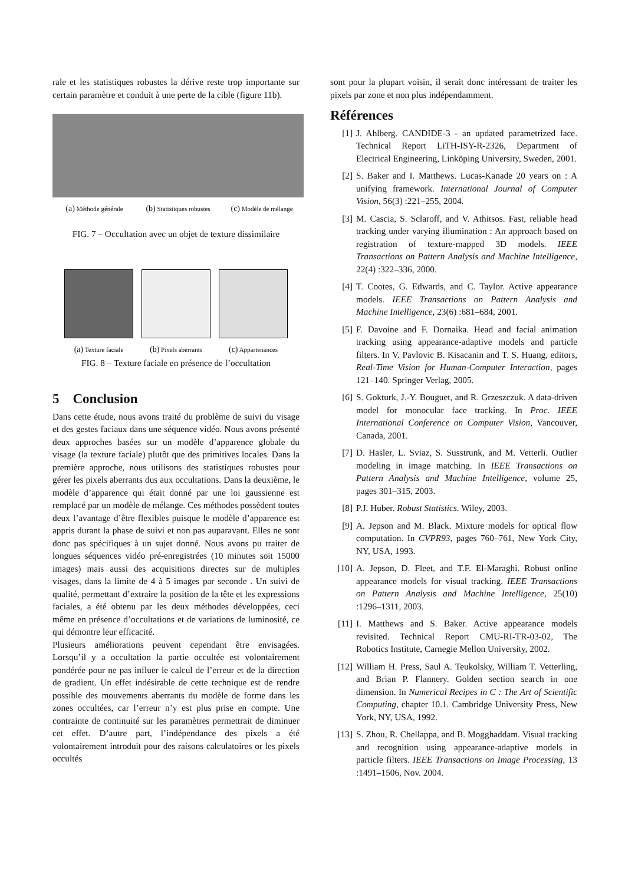rale et les statistiques robustes la dérive reste trop importante sur certain paramètre et conduit à une perte de la cible (figure 11b).
(a) Méthode générale
(b) Statistiques robustes
(c) Modèle de mélange
FIG. 7 – Occultation avec un objet de texture dissimilaire
(a) Texture faciale
(b) Pixels aberrants
(c) Appartenances
FIG. 8 – Texture faciale en présence de l’occultation
5 Conclusion
Dans cette étude, nous avons traité du problème de suivi du visage et des gestes faciaux dans une séquence vidéo. Nous avons présenté deux approches basées sur un modèle d’apparence globale du visage (la texture faciale) plutôt que des primitives locales. Dans la première approche, nous utilisons des statistiques robustes pour gérer les pixels aberrants dus aux occultations. Dans la deuxième, le modèle d’apparence qui était donné par une loi gaussienne est remplacé par un modèle de mélange. Ces méthodes possèdent toutes deux l’avantage d’être flexibles puisque le modèle d’apparence est appris durant la phase de suivi et non pas auparavant. Elles ne sont donc pas spécifiques à un sujet donné. Nous avons pu traiter de longues séquences vidéo pré-enregistrées (10 minutes soit 15000 images) mais aussi des acquisitions directes sur de multiples visages, dans la limite de 4 à 5 images par seconde . Un suivi de qualité, permettant d’extraire la position de la tête et les expressions faciales, a été obtenu par les deux méthodes développées, ceci même en présence d’occultations et de variations de luminosité, ce qui démontre leur efficacité.
Plusieurs améliorations peuvent cependant être envisagées. Lorsqu’il y a occultation la partie occultée est volontairement pondérée pour ne pas influer le calcul de l’erreur et de la direction de gradient. Un effet indésirable de cette technique est de rendre possible des mouvements aberrants du modèle de forme dans les zones occultées, car l’erreur n’y est plus prise en compte. Une contrainte de continuité sur les paramètres permettrait de diminuer cet effet. D’autre part, l’indépendance des pixels a été volontairement introduit pour des raisons calculatoires or les pixels occultés
sont pour la plupart voisin, il serait donc intéressant de traiter les pixels par zone et non plus indépendamment.
Références
[1] J. Ahlberg. CANDIDE-3 - an updated parametrized face. Technical Report LiTH-ISY-R-2326, Department of Electrical Engineering, Linköping University, Sweden, 2001.
[2] S. Baker and I. Matthews. Lucas-Kanade 20 years on : A unifying framework. International Journal of Computer Vision, 56(3) :221–255, 2004.
[3] M. Cascia, S. Sclaroff, and V. Athitsos. Fast, reliable head tracking under varying illumination : An approach based on registration of texture-mapped 3D models. IEEE Transactions on Pattern Analysis and Machine Intelligence, 22(4) :322–336, 2000.
[4] T. Cootes, G. Edwards, and C. Taylor. Active appearance models. IEEE Transactions on Pattern Analysis and Machine Intelligence, 23(6) :681–684, 2001.
[5] F. Davoine and F. Dornaika. Head and facial animation tracking using appearance-adaptive models and particle filters. In V. Pavlovic B. Kisacanin and T. S. Huang, editors, Real-Time Vision for Human-Computer Interaction, pages 121–140. Springer Verlag, 2005.
[6] S. Gokturk, J.-Y. Bouguet, and R. Grzeszczuk. A data-driven model for monocular face tracking. In Proc. IEEE International Conference on Computer Vision, Vancouver, Canada, 2001.
[7] D. Hasler, L. Sviaz, S. Susstrunk, and M. Vetterli. Outlier modeling in image matching. In IEEE Transactions on Pattern Analysis and Machine Intelligence, volume 25, pages 301–315, 2003.
[8] P.J. Huber. Robust Statistics. Wiley, 2003.
[9] A. Jepson and M. Black. Mixture models for optical flow computation. In CVPR93, pages 760–761, New York City, NY, USA, 1993.
[10] A. Jepson, D. Fleet, and T.F. El-Maraghi. Robust online appearance models for visual tracking. IEEE Transactions on Pattern Analysis and Machine Intelligence, 25(10) :1296–1311, 2003.
[11] I. Matthews and S. Baker. Active appearance models revisited. Technical Report CMU-RI-TR-03-02, The Robotics Institute, Carnegie Mellon University, 2002.
[12] William H. Press, Saul A. Teukolsky, William T. Vetterling, and Brian P. Flannery. Golden section search in one dimension. In Numerical Recipes in C : The Art of Scientific Computing, chapter 10.1. Cambridge University Press, New York, NY, USA, 1992.
[13] S. Zhou, R. Chellappa, and B. Mogghaddam. Visual tracking and recognition using appearance-adaptive models in particle filters. IEEE Transactions on Image Processing, 13 :1491–1506, Nov. 2004.